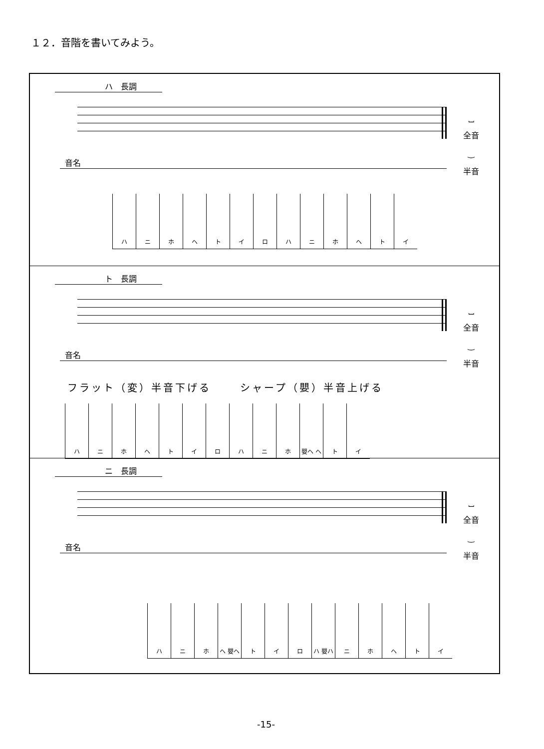１２．音階を書いてみよう。
ハ　長調
⎵
全音
‿
半音
音名
ハニホヘトイロハニホヘトイ
ト　長調
⎵
全音
‿
半音
音名
フラット（変）半音下げる　　 シャープ（嬰）半音上げる
ハニホヘトイロハニホ 嬰ヘ ヘ トイ
ニ　長調
⎵
全音
‿
半音
音名
ハニホ ヘ 嬰ヘ トイロ ハ 嬰ハ ニホヘトイ
-15-